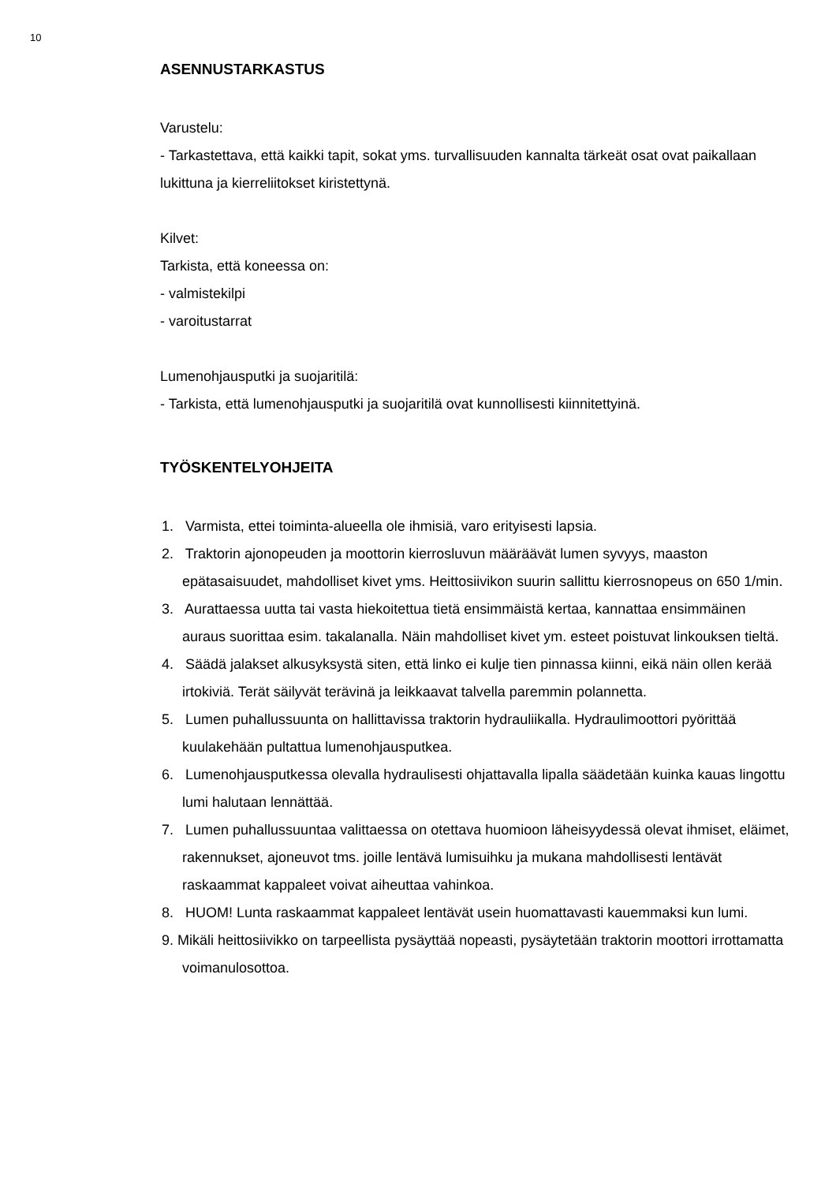10
ASENNUSTARKASTUS
Varustelu:
- Tarkastettava, että kaikki tapit, sokat yms. turvallisuuden kannalta tärkeät osat ovat paikallaan lukittuna ja kierreliitokset kiristettynä.
Kilvet:
Tarkista, että koneessa on:
- valmistekilpi
- varoitustarrat
Lumenohjausputki ja suojaritilä:
- Tarkista, että lumenohjausputki ja suojaritilä ovat kunnollisesti kiinnitettyinä.
TYÖSKENTELYOHJEITA
1. Varmista, ettei toiminta-alueella ole ihmisiä, varo erityisesti lapsia.
2. Traktorin ajonopeuden ja moottorin kierrosluvun määräävät lumen syvyys, maaston epätasaisuudet, mahdolliset kivet yms. Heittosiivikon suurin sallittu kierrosnopeus on 650 1/min.
3. Aurattaessa uutta tai vasta hiekoitettua tietä ensimmäistä kertaa, kannattaa ensimmäinen auraus suorittaa esim. takalanalla. Näin mahdolliset kivet ym. esteet poistuvat linkouksen tieltä.
4. Säädä jalakset alkusyksystä siten, että linko ei kulje tien pinnassa kiinni, eikä näin ollen kerää irtokiviä. Terät säilyvät terävinä ja leikkaavat talvella paremmin polannetta.
5. Lumen puhallussuunta on hallittavissa traktorin hydrauliikalla. Hydraulimoottori pyörittää kuulakehään pultattua lumenohjausputkea.
6. Lumenohjausputkessa olevalla hydraulisesti ohjattavalla lipalla säädetään kuinka kauas lingottu lumi halutaan lennättää.
7. Lumen puhallussuuntaa valittaessa on otettava huomioon läheisyydessä olevat ihmiset, eläimet, rakennukset, ajoneuvot tms. joille lentävä lumisuihku ja mukana mahdollisesti lentävät raskaammat kappaleet voivat aiheuttaa vahinkoa.
8. HUOM! Lunta raskaammat kappaleet lentävät usein huomattavasti kauemmaksi kun lumi.
9. Mikäli heittosiivikko on tarpeellista pysäyttää nopeasti, pysäytetään traktorin moottori irrottamatta voimanulosottoa.